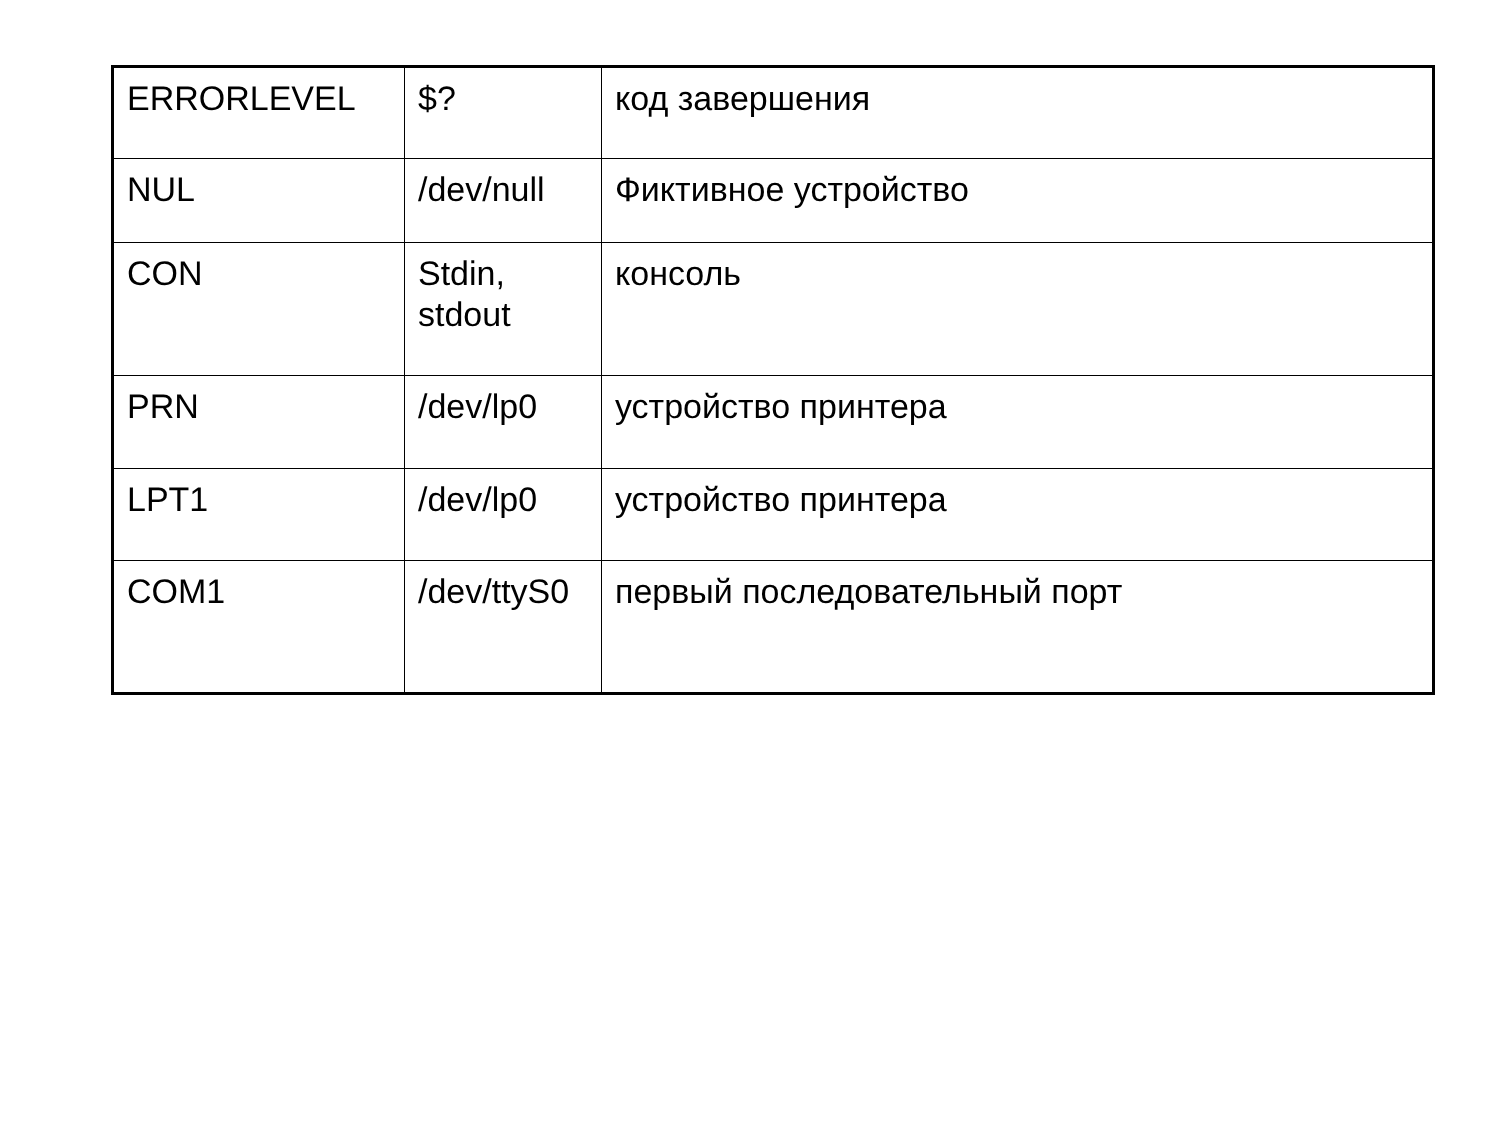| ERRORLEVEL | $? | код завершения |
| NUL | /dev/null | Фиктивное устройство |
| CON | Stdin, stdout | консоль |
| PRN | /dev/lp0 | устройство принтера |
| LPT1 | /dev/lp0 | устройство принтера |
| COM1 | /dev/ttyS0 | первый последовательный порт |